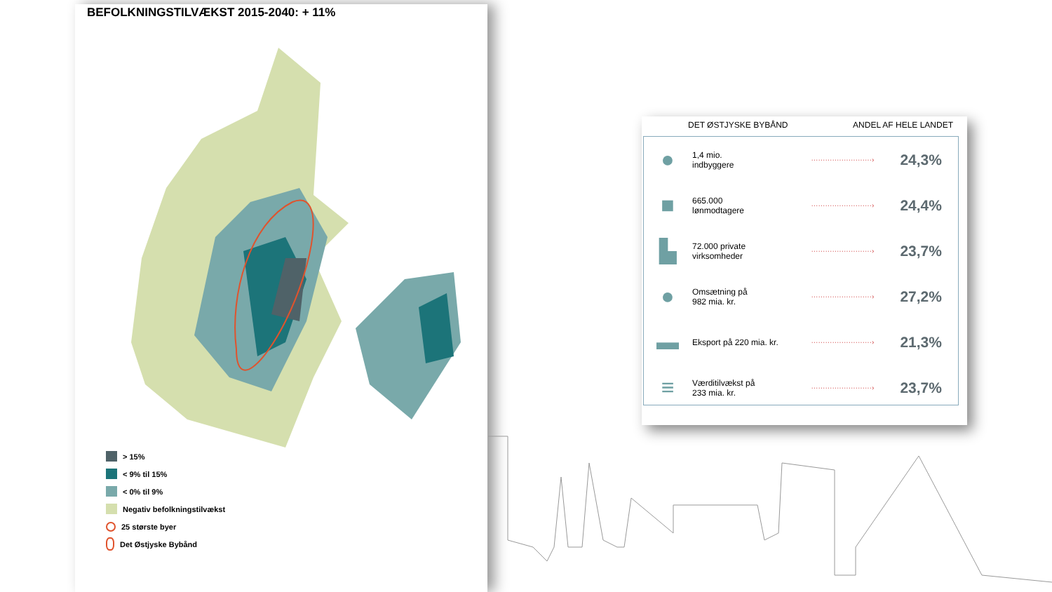BEFOLKNINGSTILVÆKST 2015-2040: + 11%
> 15%
< 9% til 15%
< 0% til 9%
Negativ befolkningstilvækst
25 største byer
Det Østjyske Bybånd
DET ØSTJYSKE BYBÅND ANDEL AF HELE LANDET
| ● | 1,4 mio. indbyggere | ··························› | 24,3% |
| ■ | 665.000 lønmodtagere | ··························› | 24,4% |
| ▙ | 72.000 private virksomheder | ··························› | 23,7% |
| ● | Omsætning på 982 mia. kr. | ··························› | 27,2% |
| ▬ | Eksport på 220 mia. kr. | ··························› | 21,3% |
| ≡ | Værditilvækst på 233 mia. kr. | ··························› | 23,7% |